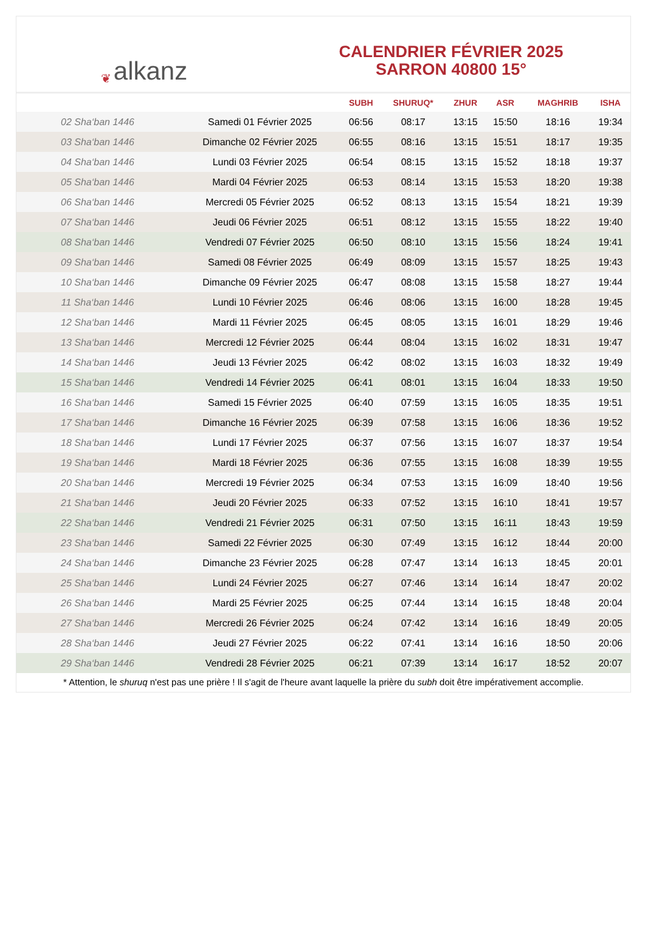❦ alkanz
CALENDRIER FÉVRIER 2025
SARRON 40800 15°
| | | SUBH | SHURUQ* | ZHUR | ASR | MAGHRIB | ISHA |
| --- | --- | --- | --- | --- | --- | --- | --- |
| 02 Sha‘ban 1446 | Samedi 01 Février 2025 | 06:56 | 08:17 | 13:15 | 15:50 | 18:16 | 19:34 |
| 03 Sha‘ban 1446 | Dimanche 02 Février 2025 | 06:55 | 08:16 | 13:15 | 15:51 | 18:17 | 19:35 |
| 04 Sha‘ban 1446 | Lundi 03 Février 2025 | 06:54 | 08:15 | 13:15 | 15:52 | 18:18 | 19:37 |
| 05 Sha‘ban 1446 | Mardi 04 Février 2025 | 06:53 | 08:14 | 13:15 | 15:53 | 18:20 | 19:38 |
| 06 Sha‘ban 1446 | Mercredi 05 Février 2025 | 06:52 | 08:13 | 13:15 | 15:54 | 18:21 | 19:39 |
| 07 Sha‘ban 1446 | Jeudi 06 Février 2025 | 06:51 | 08:12 | 13:15 | 15:55 | 18:22 | 19:40 |
| 08 Sha‘ban 1446 | Vendredi 07 Février 2025 | 06:50 | 08:10 | 13:15 | 15:56 | 18:24 | 19:41 |
| 09 Sha‘ban 1446 | Samedi 08 Février 2025 | 06:49 | 08:09 | 13:15 | 15:57 | 18:25 | 19:43 |
| 10 Sha‘ban 1446 | Dimanche 09 Février 2025 | 06:47 | 08:08 | 13:15 | 15:58 | 18:27 | 19:44 |
| 11 Sha‘ban 1446 | Lundi 10 Février 2025 | 06:46 | 08:06 | 13:15 | 16:00 | 18:28 | 19:45 |
| 12 Sha‘ban 1446 | Mardi 11 Février 2025 | 06:45 | 08:05 | 13:15 | 16:01 | 18:29 | 19:46 |
| 13 Sha‘ban 1446 | Mercredi 12 Février 2025 | 06:44 | 08:04 | 13:15 | 16:02 | 18:31 | 19:47 |
| 14 Sha‘ban 1446 | Jeudi 13 Février 2025 | 06:42 | 08:02 | 13:15 | 16:03 | 18:32 | 19:49 |
| 15 Sha‘ban 1446 | Vendredi 14 Février 2025 | 06:41 | 08:01 | 13:15 | 16:04 | 18:33 | 19:50 |
| 16 Sha‘ban 1446 | Samedi 15 Février 2025 | 06:40 | 07:59 | 13:15 | 16:05 | 18:35 | 19:51 |
| 17 Sha‘ban 1446 | Dimanche 16 Février 2025 | 06:39 | 07:58 | 13:15 | 16:06 | 18:36 | 19:52 |
| 18 Sha‘ban 1446 | Lundi 17 Février 2025 | 06:37 | 07:56 | 13:15 | 16:07 | 18:37 | 19:54 |
| 19 Sha‘ban 1446 | Mardi 18 Février 2025 | 06:36 | 07:55 | 13:15 | 16:08 | 18:39 | 19:55 |
| 20 Sha‘ban 1446 | Mercredi 19 Février 2025 | 06:34 | 07:53 | 13:15 | 16:09 | 18:40 | 19:56 |
| 21 Sha‘ban 1446 | Jeudi 20 Février 2025 | 06:33 | 07:52 | 13:15 | 16:10 | 18:41 | 19:57 |
| 22 Sha‘ban 1446 | Vendredi 21 Février 2025 | 06:31 | 07:50 | 13:15 | 16:11 | 18:43 | 19:59 |
| 23 Sha‘ban 1446 | Samedi 22 Février 2025 | 06:30 | 07:49 | 13:15 | 16:12 | 18:44 | 20:00 |
| 24 Sha‘ban 1446 | Dimanche 23 Février 2025 | 06:28 | 07:47 | 13:14 | 16:13 | 18:45 | 20:01 |
| 25 Sha‘ban 1446 | Lundi 24 Février 2025 | 06:27 | 07:46 | 13:14 | 16:14 | 18:47 | 20:02 |
| 26 Sha‘ban 1446 | Mardi 25 Février 2025 | 06:25 | 07:44 | 13:14 | 16:15 | 18:48 | 20:04 |
| 27 Sha‘ban 1446 | Mercredi 26 Février 2025 | 06:24 | 07:42 | 13:14 | 16:16 | 18:49 | 20:05 |
| 28 Sha‘ban 1446 | Jeudi 27 Février 2025 | 06:22 | 07:41 | 13:14 | 16:16 | 18:50 | 20:06 |
| 29 Sha‘ban 1446 | Vendredi 28 Février 2025 | 06:21 | 07:39 | 13:14 | 16:17 | 18:52 | 20:07 |
* Attention, le shuruq n'est pas une prière ! Il s'agit de l'heure avant laquelle la prière du subh doit être impérativement accomplie.